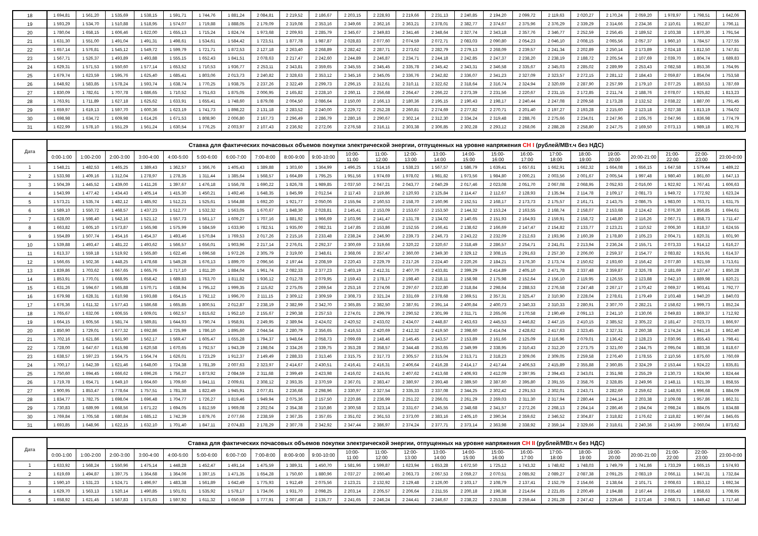| 18 | 1 694,81 | 1 561,20 | 1 535,69 | 1 538,15 | 1 591,71 | 1 744,76 | 1 881,24 | 2 084,81 | 2 219,52 | 2 186,67 | 2 203,15 | 2 228,93 | 2 219,66 | 2 231,13 | 2 240,85 | 2 194,20 | 2 099,72 | 2 119,63 | 2 020,27 | 2 170,24 | 2 059,20 | 1 978,97 | 1 798,51 | 1 642,06 |
| 19 | 1 593,29 | 1 534,70 | 1 510,88 | 1 518,95 | 1 574,07 | 1 719,88 | 1 888,05 | 2 179,09 | 2 319,08 | 2 353,16 | 2 349,66 | 2 362,16 | 2 363,21 | 2 378,01 | 2 382,77 | 2 374,67 | 2 375,96 | 2 376,29 | 2 339,29 | 2 314,66 | 2 234,36 | 2 110,61 | 1 952,87 | 1 796,11 |
| 20 | 1 780,04 | 1 658,15 | 1 606,46 | 1 622,00 | 1 655,13 | 1 715,24 | 1 824,74 | 1 973,68 | 2 209,93 | 2 285,79 | 2 345,67 | 2 349,83 | 2 341,46 | 2 348,64 | 2 327,74 | 2 343,18 | 2 357,76 | 2 346,77 | 2 252,59 | 2 256,45 | 2 189,52 | 2 103,38 | 1 870,30 | 1 791,54 |
| 21 | 1 631,30 | 1 551,00 | 1 491,04 | 1 491,31 | 1 498,61 | 1 534,61 | 1 584,42 | 1 723,51 | 1 877,78 | 1 987,87 | 2 028,83 | 2 077,60 | 2 074,59 | 2 072,71 | 2 083,03 | 2 090,80 | 2 054,23 | 2 046,10 | 2 008,15 | 2 065,56 | 2 057,37 | 1 960,10 | 1 784,57 | 1 727,55 |
| 22 | 1 657,14 | 1 576,81 | 1 545,12 | 1 549,72 | 1 599,79 | 1 721,71 | 1 872,53 | 2 127,18 | 2 263,40 | 2 268,89 | 2 282,42 | 2 287,71 | 2 273,62 | 2 282,79 | 2 279,13 | 2 268,09 | 2 239,57 | 2 241,34 | 2 202,89 | 2 250,14 | 2 173,89 | 2 024,18 | 1 812,50 | 1 747,81 |
| 23 | 1 567,71 | 1 526,37 | 1 493,89 | 1 493,88 | 1 555,15 | 1 652,43 | 1 841,51 | 2 078,63 | 2 217,47 | 2 242,60 | 2 244,89 | 2 246,87 | 2 234,71 | 2 244,18 | 2 242,85 | 2 247,37 | 2 238,20 | 2 238,19 | 2 188,72 | 2 205,54 | 2 107,69 | 2 039,70 | 1 804,74 | 1 689,83 |
| 24 | 1 629,31 | 1 571,53 | 1 550,60 | 1 577,14 | 1 653,52 | 1 710,53 | 1 936,77 | 2 253,11 | 2 343,81 | 2 359,65 | 2 345,55 | 2 345,45 | 2 335,78 | 2 345,42 | 2 343,31 | 2 346,58 | 2 335,67 | 2 345,03 | 2 285,02 | 2 289,99 | 2 253,43 | 2 082,58 | 1 853,36 | 1 764,95 |
| 25 | 1 679,74 | 1 623,59 | 1 595,76 | 1 625,40 | 1 685,41 | 1 803,06 | 2 013,73 | 2 240,82 | 2 328,63 | 2 353,12 | 2 345,16 | 2 345,05 | 2 336,76 | 2 342,82 | 2 336,07 | 2 341,23 | 2 327,09 | 2 323,57 | 2 272,15 | 2 281,12 | 2 184,43 | 2 059,87 | 1 854,04 | 1 753,58 |
| 26 | 1 648,92 | 1 583,85 | 1 578,24 | 1 593,74 | 1 638,74 | 1 770,25 | 1 938,75 | 2 237,26 | 2 322,49 | 2 299,73 | 2 296,15 | 2 312,61 | 2 310,11 | 2 322,62 | 2 318,64 | 2 316,74 | 2 324,94 | 2 320,69 | 2 287,90 | 2 257,99 | 2 179,10 | 2 077,25 | 1 850,53 | 1 787,69 |
| 27 | 1 830,09 | 1 782,61 | 1 707,78 | 1 686,65 | 1 710,52 | 1 751,63 | 1 875,05 | 2 006,95 | 2 165,82 | 2 228,10 | 2 260,11 | 2 256,68 | 2 264,47 | 2 266,22 | 2 273,39 | 2 231,56 | 2 220,67 | 2 231,15 | 2 172,85 | 2 211,74 | 2 188,76 | 2 078,07 | 1 925,82 | 1 813,23 |
| 28 | 1 763,91 | 1 711,89 | 1 627,18 | 1 625,62 | 1 633,91 | 1 655,41 | 1 748,60 | 1 879,08 | 2 004,50 | 2 086,64 | 2 150,00 | 2 166,13 | 2 180,36 | 2 195,15 | 2 190,43 | 2 198,17 | 2 240,44 | 2 247,08 | 2 209,58 | 2 173,28 | 2 132,52 | 2 038,22 | 1 887,00 | 1 791,45 |
| 29 | 1 659,97 | 1 619,13 | 1 597,70 | 1 600,36 | 1 623,19 | 1 741,73 | 1 898,22 | 2 131,18 | 2 283,52 | 2 240,00 | 2 229,72 | 2 252,28 | 2 260,81 | 2 274,69 | 2 277,82 | 2 270,71 | 2 201,40 | 2 197,27 | 2 193,28 | 2 215,60 | 2 123,18 | 2 027,38 | 1 813,19 | 1 764,02 |
| 30 | 1 698,98 | 1 634,72 | 1 609,98 | 1 614,26 | 1 671,53 | 1 808,90 | 2 006,80 | 2 167,73 | 2 296,49 | 2 286,79 | 2 280,16 | 2 290,67 | 2 302,14 | 2 312,30 | 2 334,24 | 2 319,48 | 2 288,76 | 2 275,66 | 2 234,01 | 2 247,96 | 2 105,76 | 2 047,96 | 1 836,98 | 1 774,79 |
| 31 | 1 622,99 | 1 578,10 | 1 551,29 | 1 561,24 | 1 630,54 | 1 776,25 | 2 003,97 | 2 107,43 | 2 236,92 | 2 272,06 | 2 276,58 | 2 316,11 | 2 303,38 | 2 306,85 | 2 302,28 | 2 293,12 | 2 268,06 | 2 288,28 | 2 258,80 | 2 247,75 | 2 169,50 | 2 073,13 | 1 989,18 | 1 802,76 |
| Дата | Ставка для фактических почасовых объемов покупки электрической энергии, отпущенных на уровне напряжения СН I (рублей/МВт.ч без НДС) | | | | | | | | | | | | | | | | | | | | | | | |
| --- | --- | --- | --- | --- | --- | --- | --- | --- | --- | --- | --- | --- | --- | --- | --- | --- | --- | --- | --- | --- | --- | --- | --- | --- |
| | 0:00-1:00 | 1:00-2:00 | 2:00-3:00 | 3:00-4:00 | 4:00-5:00 | 5:00-6:00 | 6:00-7:00 | 7:00-8:00 | 8:00-9:00 | 9:00-10:00 | 10:00- 11:00 | 11:00- 12:00 | 12:00- 13:00 | 13:00- 14:00 | 14:00- 15:00 | 15:00- 16:00 | 16:00- 17:00 | 17:00- 18:00 | 18:00- 19:00 | 19:00- 20:00 | 20:00-21:00 | 21:00- 22:00 | 22:00- 23:00 | 23:00-0:00 |
| 1 | 1 548,21 | 1 482,53 | 1 465,25 | 1 389,43 | 1 362,57 | 1 366,76 | 1 405,43 | 1 389,88 | 1 303,60 | 1 364,99 | 1 496,25 | 1 514,16 | 1 538,23 | 1 567,57 | 1 586,79 | 1 639,41 | 1 657,61 | 1 662,91 | 1 662,32 | 1 664,08 | 1 656,15 | 1 647,58 | 1 579,44 | 1 489,22 |
| 2 | 1 533,98 | 1 409,16 | 1 312,04 | 1 278,97 | 1 278,35 | 1 311,44 | 1 385,64 | 1 568,57 | 1 664,89 | 1 795,25 | 1 951,56 | 1 974,69 | 1 978,02 | 1 981,82 | 1 973,56 | 1 984,80 | 2 000,21 | 2 003,56 | 2 001,67 | 2 005,54 | 1 997,48 | 1 980,40 | 1 861,60 | 1 647,13 |
| 3 | 1 504,39 | 1 445,52 | 1 439,00 | 1 411,26 | 1 397,67 | 1 476,18 | 1 556,78 | 1 690,22 | 1 826,78 | 1 989,85 | 2 037,50 | 2 047,21 | 2 043,77 | 2 040,29 | 2 017,46 | 2 023,08 | 2 051,70 | 2 067,08 | 2 068,95 | 2 052,93 | 2 016,00 | 1 922,92 | 1 767,41 | 1 606,63 |
| 4 | 1 543,99 | 1 477,42 | 1 434,43 | 1 405,14 | 1 415,30 | 1 450,21 | 1 492,46 | 1 648,35 | 1 845,99 | 2 012,54 | 2 117,43 | 2 119,86 | 2 120,93 | 2 125,84 | 2 114,47 | 2 112,67 | 2 128,93 | 2 135,94 | 2 114,78 | 2 109,17 | 2 081,73 | 1 949,72 | 1 772,92 | 1 623,24 |
| 5 | 1 573,21 | 1 535,74 | 1 482,12 | 1 485,92 | 1 512,21 | 1 525,61 | 1 564,88 | 1 692,20 | 1 921,77 | 2 050,06 | 2 155,94 | 2 160,53 | 2 158,70 | 2 160,96 | 2 152,51 | 2 168,17 | 2 173,73 | 2 175,57 | 2 161,71 | 2 143,75 | 2 086,75 | 1 983,00 | 1 763,71 | 1 631,75 |
| 6 | 1 589,10 | 1 550,72 | 1 468,57 | 1 437,23 | 1 512,77 | 1 532,32 | 1 563,05 | 1 670,67 | 1 848,30 | 2 028,81 | 2 145,41 | 2 153,09 | 2 153,67 | 2 153,50 | 2 144,32 | 2 153,24 | 2 163,55 | 2 168,74 | 2 158,07 | 2 153,68 | 2 124,42 | 2 076,30 | 1 856,85 | 1 694,61 |
| 7 | 1 628,00 | 1 598,40 | 1 542,16 | 1 521,12 | 1 557,73 | 1 561,17 | 1 609,27 | 1 707,16 | 1 881,92 | 1 966,69 | 2 103,96 | 2 141,47 | 2 131,78 | 2 134,02 | 2 140,65 | 2 151,93 | 2 164,93 | 2 159,91 | 2 158,72 | 2 148,80 | 2 116,26 | 2 067,71 | 1 858,73 | 1 711,47 |
| 8 | 1 663,82 | 1 605,10 | 1 573,87 | 1 565,98 | 1 575,99 | 1 584,59 | 1 633,90 | 1 782,51 | 1 935,00 | 2 082,31 | 2 147,85 | 2 153,86 | 2 152,55 | 2 166,41 | 2 138,62 | 2 166,69 | 2 147,47 | 2 154,82 | 2 133,77 | 2 123,21 | 2 110,52 | 2 006,30 | 1 818,37 | 1 624,55 |
| 9 | 1 554,89 | 1 507,74 | 1 454,16 | 1 454,37 | 1 493,46 | 1 570,84 | 1 769,53 | 2 017,26 | 2 215,16 | 2 233,48 | 2 238,24 | 2 246,90 | 2 239,73 | 2 246,73 | 2 243,22 | 2 232,09 | 2 212,63 | 2 193,96 | 2 160,39 | 2 178,80 | 2 105,23 | 2 004,71 | 1 820,31 | 1 601,90 |
| 10 | 1 539,88 | 1 493,47 | 1 481,22 | 1 493,62 | 1 566,57 | 1 656,01 | 1 903,96 | 2 217,14 | 2 276,01 | 2 292,37 | 2 300,69 | 2 319,66 | 2 320,22 | 2 320,67 | 2 318,49 | 2 286,57 | 2 254,71 | 2 241,01 | 2 213,94 | 2 236,24 | 2 155,71 | 2 073,33 | 1 914,12 | 1 616,27 |
| 11 | 1 613,37 | 1 559,18 | 1 519,92 | 1 565,80 | 1 622,46 | 1 696,58 | 1 972,26 | 2 305,79 | 2 319,00 | 2 348,61 | 2 368,06 | 2 357,47 | 2 360,00 | 2 349,30 | 2 329,12 | 2 308,15 | 2 291,63 | 2 257,30 | 2 206,00 | 2 259,37 | 2 154,77 | 2 083,82 | 1 915,91 | 1 614,37 |
| 12 | 1 566,65 | 1 502,36 | 1 448,25 | 1 478,68 | 1 549,28 | 1 676,13 | 1 899,70 | 2 096,56 | 2 197,44 | 2 208,59 | 2 220,43 | 2 229,79 | 2 217,26 | 2 224,40 | 2 220,26 | 2 184,21 | 2 176,30 | 2 173,74 | 2 150,62 | 2 193,60 | 2 156,42 | 2 077,80 | 1 921,59 | 1 713,61 |
| 13 | 1 839,86 | 1 703,62 | 1 667,65 | 1 665,76 | 1 717,10 | 1 811,20 | 1 884,04 | 1 961,74 | 2 082,33 | 2 377,23 | 2 403,19 | 2 412,31 | 2 407,70 | 2 433,81 | 2 399,29 | 2 414,89 | 2 405,10 | 2 471,78 | 2 337,48 | 2 359,87 | 2 326,78 | 2 181,69 | 2 137,47 | 1 850,28 |
| 14 | 1 853,91 | 1 770,01 | 1 668,95 | 1 658,42 | 1 689,83 | 1 763,70 | 1 811,82 | 1 936,12 | 2 012,78 | 2 079,95 | 2 159,43 | 2 178,17 | 2 198,40 | 2 218,11 | 2 158,98 | 2 175,98 | 2 152,64 | 2 156,10 | 2 119,95 | 2 126,55 | 2 123,88 | 2 042,10 | 1 889,98 | 1 820,21 |
| 15 | 1 631,26 | 1 594,67 | 1 565,88 | 1 570,71 | 1 638,94 | 1 795,12 | 1 999,35 | 2 115,62 | 2 275,05 | 2 269,54 | 2 253,16 | 2 274,06 | 2 297,67 | 2 322,80 | 2 318,84 | 2 298,64 | 2 288,53 | 2 276,58 | 2 247,48 | 2 267,17 | 2 170,42 | 2 069,37 | 1 903,41 | 1 792,77 |
| 16 | 1 679,98 | 1 628,31 | 1 610,98 | 1 593,88 | 1 654,15 | 1 792,12 | 1 996,70 | 2 111,15 | 2 309,12 | 2 309,59 | 2 308,73 | 2 321,24 | 2 331,69 | 2 378,68 | 2 369,51 | 2 357,31 | 2 325,47 | 2 310,90 | 2 228,04 | 2 278,61 | 2 179,49 | 2 103,48 | 1 940,20 | 1 840,03 |
| 17 | 1 676,36 | 1 611,32 | 1 577,43 | 1 586,68 | 1 665,85 | 1 800,51 | 2 012,87 | 2 238,19 | 2 382,99 | 2 342,70 | 2 365,85 | 2 382,50 | 2 387,91 | 2 391,14 | 2 400,84 | 2 400,73 | 2 340,33 | 2 310,33 | 2 280,91 | 2 307,70 | 2 282,21 | 2 158,62 | 1 999,73 | 1 852,24 |
| 18 | 1 765,67 | 1 632,06 | 1 606,55 | 1 609,01 | 1 662,57 | 1 815,62 | 1 952,10 | 2 155,67 | 2 290,38 | 2 257,53 | 2 274,01 | 2 299,79 | 2 290,52 | 2 301,99 | 2 311,71 | 2 265,06 | 2 170,58 | 2 190,49 | 2 091,13 | 2 241,10 | 2 130,06 | 2 049,83 | 1 869,37 | 1 712,92 |
| 19 | 1 664,15 | 1 605,56 | 1 581,74 | 1 589,81 | 1 644,93 | 1 790,74 | 1 958,91 | 2 249,95 | 2 389,94 | 2 424,02 | 2 420,52 | 2 433,02 | 2 434,07 | 2 448,87 | 2 453,63 | 2 445,53 | 2 446,82 | 2 447,15 | 2 410,15 | 2 385,52 | 2 305,22 | 2 181,47 | 2 023,73 | 1 866,97 |
| 20 | 1 850,90 | 1 729,01 | 1 677,32 | 1 692,86 | 1 725,99 | 1 786,10 | 1 895,60 | 2 044,54 | 2 280,79 | 2 356,65 | 2 416,53 | 2 420,69 | 2 412,32 | 2 419,50 | 2 398,60 | 2 414,04 | 2 428,62 | 2 417,63 | 2 323,45 | 2 327,31 | 2 260,38 | 2 174,24 | 1 941,16 | 1 862,40 |
| 21 | 1 702,16 | 1 621,86 | 1 561,90 | 1 562,17 | 1 569,47 | 1 605,47 | 1 655,28 | 1 794,37 | 1 948,64 | 2 058,73 | 2 099,69 | 2 148,46 | 2 145,45 | 2 143,57 | 2 153,89 | 2 161,66 | 2 125,09 | 2 116,96 | 2 079,01 | 2 136,42 | 2 128,23 | 2 030,96 | 1 855,43 | 1 798,41 |
| 22 | 1 728,00 | 1 647,67 | 1 615,98 | 1 620,58 | 1 670,65 | 1 792,57 | 1 943,39 | 2 198,04 | 2 334,26 | 2 339,75 | 2 353,28 | 2 358,57 | 2 344,48 | 2 353,65 | 2 349,99 | 2 338,95 | 2 310,43 | 2 312,20 | 2 273,75 | 2 321,00 | 2 244,75 | 2 095,04 | 1 883,36 | 1 818,67 |
| 23 | 1 638,57 | 1 597,23 | 1 564,75 | 1 564,74 | 1 626,01 | 1 723,29 | 1 912,37 | 2 149,49 | 2 288,33 | 2 313,46 | 2 315,75 | 2 317,73 | 2 305,57 | 2 315,04 | 2 313,71 | 2 318,23 | 2 309,06 | 2 309,05 | 2 259,58 | 2 276,40 | 2 178,55 | 2 110,56 | 1 875,60 | 1 760,69 |
| 24 | 1 700,17 | 1 642,39 | 1 621,46 | 1 648,00 | 1 724,38 | 1 781,39 | 2 007,63 | 2 323,97 | 2 414,67 | 2 430,51 | 2 416,41 | 2 416,31 | 2 406,64 | 2 416,28 | 2 414,17 | 2 417,44 | 2 406,53 | 2 415,89 | 2 355,88 | 2 360,85 | 2 324,29 | 2 153,44 | 1 924,22 | 1 835,81 |
| 25 | 1 750,60 | 1 694,45 | 1 666,62 | 1 696,26 | 1 756,27 | 1 873,92 | 2 084,59 | 2 311,68 | 2 399,49 | 2 423,98 | 2 416,02 | 2 415,91 | 2 407,62 | 2 413,68 | 2 406,93 | 2 412,09 | 2 397,95 | 2 394,43 | 2 343,01 | 2 351,98 | 2 255,29 | 2 130,73 | 1 924,90 | 1 824,44 |
| 26 | 1 719,78 | 1 654,71 | 1 649,10 | 1 664,60 | 1 709,60 | 1 841,11 | 2 009,61 | 2 308,12 | 2 393,35 | 2 370,59 | 2 367,01 | 2 383,47 | 2 380,97 | 2 393,48 | 2 389,50 | 2 387,60 | 2 395,80 | 2 391,55 | 2 358,76 | 2 328,85 | 2 249,96 | 2 148,11 | 1 921,39 | 1 858,55 |
| 27 | 1 900,95 | 1 853,47 | 1 778,64 | 1 757,51 | 1 781,38 | 1 822,49 | 1 945,91 | 2 077,81 | 2 236,68 | 2 298,96 | 2 330,97 | 2 327,54 | 2 335,33 | 2 337,08 | 2 344,25 | 2 302,42 | 2 291,53 | 2 302,01 | 2 243,71 | 2 282,60 | 2 259,62 | 2 148,93 | 1 996,68 | 1 884,09 |
| 28 | 1 834,77 | 1 782,75 | 1 698,04 | 1 696,48 | 1 704,77 | 1 726,27 | 1 819,46 | 1 949,94 | 2 075,36 | 2 157,50 | 2 220,86 | 2 236,99 | 2 251,22 | 2 266,01 | 2 261,29 | 2 269,03 | 2 311,30 | 2 317,94 | 2 280,44 | 2 244,14 | 2 203,38 | 2 109,08 | 1 957,86 | 1 862,31 |
| 29 | 1 730,83 | 1 689,99 | 1 668,56 | 1 671,22 | 1 694,05 | 1 812,59 | 1 969,08 | 2 202,04 | 2 354,38 | 2 310,86 | 2 300,58 | 2 323,14 | 2 331,67 | 2 345,55 | 2 348,68 | 2 341,57 | 2 272,26 | 2 268,13 | 2 264,14 | 2 286,46 | 2 194,04 | 2 098,24 | 1 884,05 | 1 834,88 |
| 30 | 1 769,84 | 1 705,58 | 1 680,84 | 1 685,12 | 1 742,39 | 1 879,76 | 2 077,66 | 2 238,59 | 2 367,35 | 2 357,65 | 2 351,02 | 2 361,53 | 2 373,00 | 2 383,16 | 2 405,10 | 2 390,34 | 2 359,62 | 2 346,52 | 2 304,87 | 2 318,82 | 2 176,62 | 2 118,82 | 1 907,84 | 1 845,65 |
| 31 | 1 693,85 | 1 648,96 | 1 622,15 | 1 632,10 | 1 701,40 | 1 847,11 | 2 074,83 | 2 178,29 | 2 307,78 | 2 342,92 | 2 347,44 | 2 386,97 | 2 374,24 | 2 377,71 | 2 373,14 | 2 363,98 | 2 338,92 | 2 359,14 | 2 329,66 | 2 318,61 | 2 240,36 | 2 143,99 | 2 060,04 | 1 873,62 |
| Дата | Ставка для фактических почасовых объемов покупки электрической энергии, отпущенных на уровне напряжения СН II (рублей/МВт.ч без НДС) | | | | | | | | | | | | | | | | | | | | | | | |
| --- | --- | --- | --- | --- | --- | --- | --- | --- | --- | --- | --- | --- | --- | --- | --- | --- | --- | --- | --- | --- | --- | --- | --- | --- |
| | 0:00-1:00 | 1:00-2:00 | 2:00-3:00 | 3:00-4:00 | 4:00-5:00 | 5:00-6:00 | 6:00-7:00 | 7:00-8:00 | 8:00-9:00 | 9:00-10:00 | 10:00- 11:00 | 11:00- 12:00 | 12:00- 13:00 | 13:00- 14:00 | 14:00- 15:00 | 15:00- 16:00 | 16:00- 17:00 | 17:00- 18:00 | 18:00- 19:00 | 19:00- 20:00 | 20:00-21:00 | 21:00- 22:00 | 22:00- 23:00 | 23:00-0:00 |
| 1 | 1 633,92 | 1 568,24 | 1 550,96 | 1 475,14 | 1 448,28 | 1 452,47 | 1 491,14 | 1 475,59 | 1 389,31 | 1 450,70 | 1 581,96 | 1 599,87 | 1 623,94 | 1 653,28 | 1 672,50 | 1 725,12 | 1 743,32 | 1 748,62 | 1 748,03 | 1 749,79 | 1 741,86 | 1 733,29 | 1 665,15 | 1 574,93 |
| 2 | 1 619,69 | 1 494,87 | 1 397,75 | 1 364,68 | 1 364,06 | 1 397,15 | 1 471,35 | 1 654,28 | 1 750,60 | 1 880,96 | 2 037,27 | 2 060,40 | 2 063,73 | 2 067,53 | 2 059,27 | 2 070,51 | 2 085,92 | 2 089,27 | 2 087,38 | 2 091,25 | 2 083,19 | 2 066,11 | 1 947,31 | 1 732,84 |
| 3 | 1 590,10 | 1 531,23 | 1 524,71 | 1 496,97 | 1 483,38 | 1 561,89 | 1 642,49 | 1 775,93 | 1 912,49 | 2 075,56 | 2 123,21 | 2 132,92 | 2 129,48 | 2 126,00 | 2 103,17 | 2 108,79 | 2 137,41 | 2 152,79 | 2 154,66 | 2 138,64 | 2 101,71 | 2 008,63 | 1 853,12 | 1 692,34 |
| 4 | 1 629,70 | 1 563,13 | 1 520,14 | 1 490,85 | 1 501,01 | 1 535,92 | 1 578,17 | 1 734,06 | 1 931,70 | 2 098,25 | 2 203,14 | 2 205,57 | 2 206,64 | 2 211,55 | 2 200,18 | 2 198,38 | 2 214,64 | 2 221,65 | 2 200,49 | 2 194,88 | 2 167,44 | 2 035,43 | 1 858,63 | 1 708,95 |
| 5 | 1 658,92 | 1 621,45 | 1 567,83 | 1 571,63 | 1 597,92 | 1 611,32 | 1 650,59 | 1 777,91 | 2 007,48 | 2 135,77 | 2 241,65 | 2 246,24 | 2 244,41 | 2 246,67 | 2 238,22 | 2 253,88 | 2 259,44 | 2 261,28 | 2 247,42 | 2 229,46 | 2 172,46 | 2 068,71 | 1 849,42 | 1 717,46 |